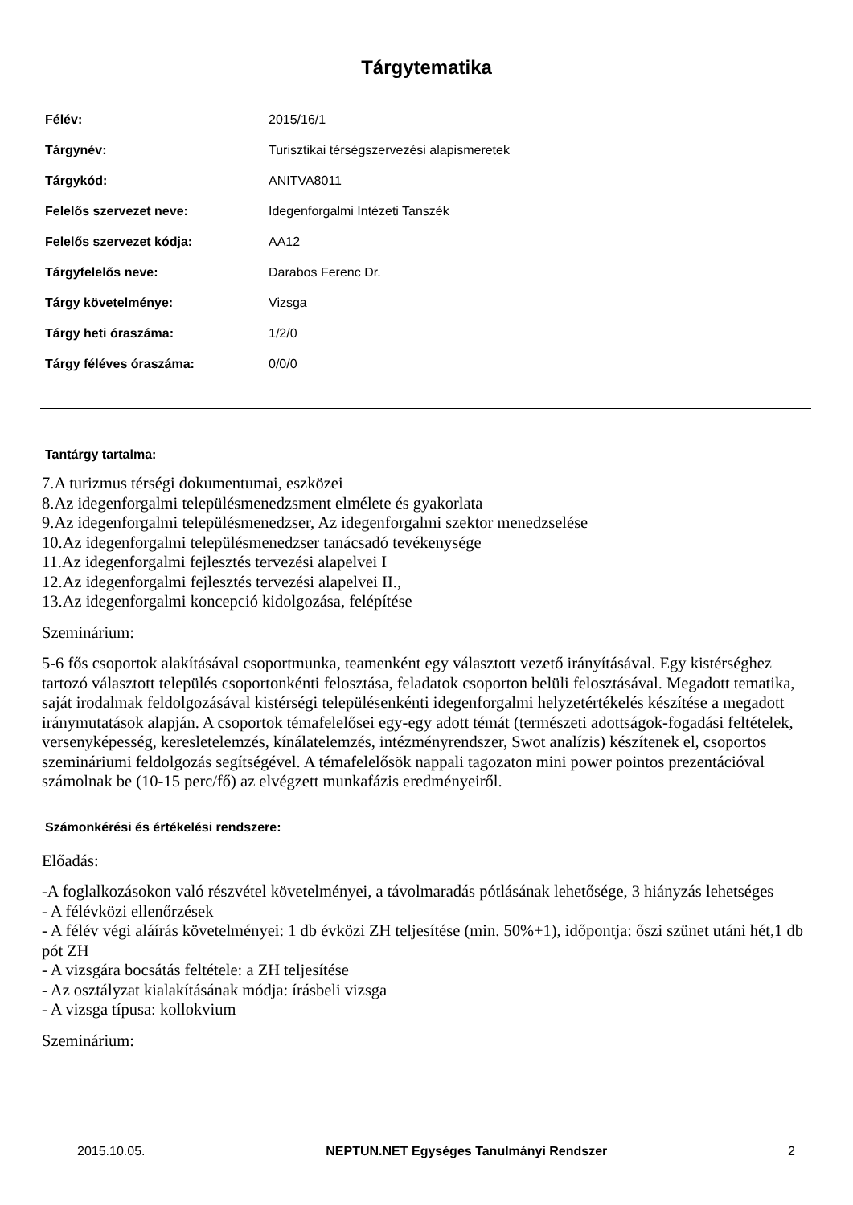Tárgytematika
| Félév: | 2015/16/1 |
| Tárgynév: | Turisztikai térségszervezési alapismeretek |
| Tárgykód: | ANITVA8011 |
| Felelős szervezet neve: | Idegenforgalmi Intézeti Tanszék |
| Felelős szervezet kódja: | AA12 |
| Tárgyfelelős neve: | Darabos Ferenc Dr. |
| Tárgy követelménye: | Vizsga |
| Tárgy heti óraszáma: | 1/2/0 |
| Tárgy féléves óraszáma: | 0/0/0 |
Tantárgy tartalma:
7.A turizmus térségi dokumentumai, eszközei
8.Az idegenforgalmi településmenedzsment elmélete és gyakorlata
9.Az idegenforgalmi településmenedzser, Az idegenforgalmi szektor menedzselése
10.Az idegenforgalmi településmenedzser tanácsadó tevékenysége
11.Az idegenforgalmi fejlesztés tervezési alapelvei I
12.Az idegenforgalmi fejlesztés tervezési alapelvei II.,
13.Az idegenforgalmi koncepció kidolgozása, felépítése
Szeminárium:
5-6 fős csoportok alakításával csoportmunka, teamenként egy választott vezető irányításával. Egy kistérséghez tartozó választott település csoportonkénti felosztása, feladatok csoporton belüli felosztásával. Megadott tematika, saját irodalmak feldolgozásával kistérségi településenkénti idegenforgalmi helyzetértékelés készítése a megadott iránymutatások alapján. A csoportok témafelelősei egy-egy adott témát (természeti adottságok-fogadási feltételek, versenyképesség, keresletelemzés, kínálatelemzés, intézményrendszer, Swot analízis) készítenek el, csoportos szemináriumi feldolgozás segítségével. A témafelelősök nappali tagozaton mini power pointos prezentációval számolnak be (10-15 perc/fő) az elvégzett munkafázis eredményeiről.
Számonkérési és értékelési rendszere:
Előadás:
-A foglalkozásokon való részvétel követelményei, a távolmaradás pótlásának lehetősége, 3 hiányzás lehetséges
- A félévközi ellenőrzések
- A félév végi aláírás követelményei: 1 db évközi ZH teljesítése (min. 50%+1), időpontja: őszi szünet utáni hét,1 db pót ZH
- A vizsgára bocsátás feltétele: a ZH teljesítése
- Az osztályzat kialakításának módja: írásbeli vizsga
- A vizsga típusa: kollokvium
Szeminárium:
2015.10.05. NEPTUN.NET Egységes Tanulmányi Rendszer 2